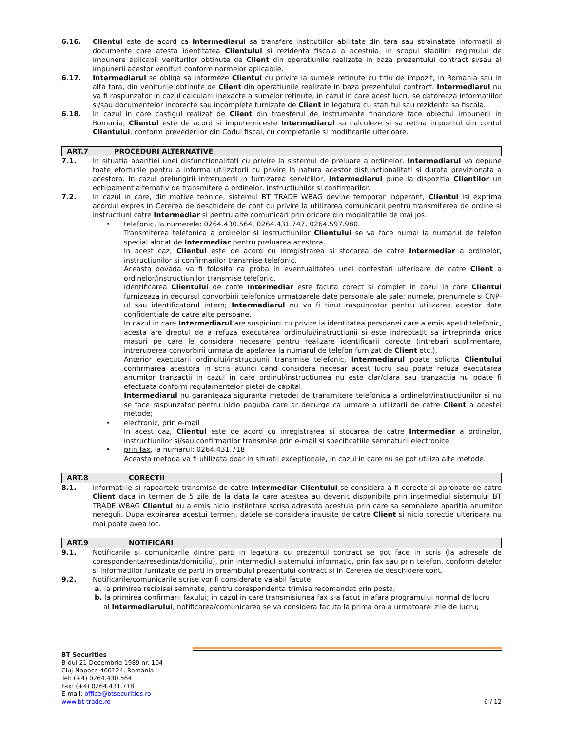6.16. Clientul este de acord ca Intermediarul sa transfere institutiilor abilitate din tara sau strainatate informatii si documente care atesta identitatea Clientului si rezidenta fiscala a acestuia, in scopul stabilirii regimului de impunere aplicabil veniturilor obtinute de Client din operatiunile realizate in baza prezentului contract si/sau al impunerii acestor venituri conform normelor aplicabile.
6.17. Intermediarul se obliga sa informeze Clientul cu privire la sumele retinute cu titlu de impozit, in Romania sau in alta tara, din veniturile obtinute de Client din operatiunile realizate in baza prezentului contract. Intermediarul nu va fi raspunzator in cazul calcularii inexacte a sumelor retinute, in cazul in care acest lucru se datoreaza informatiilor si/sau documentelor incorecte sau incomplete furnizate de Client in legatura cu statutul sau rezidenta sa fiscala.
6.18. In cazul in care castigul realizat de Client din transferul de instrumente financiare face obiectul impunerii in Romania, Clientul este de acord si imputerniceste Intermediarul sa calculeze si sa retina impozitul din contul Clientului, conform prevederilor din Codul fiscal, cu completarile si modificarile ulterioare.
ART.7 PROCEDURI ALTERNATIVE
7.1. In situatia aparitiei unei disfunctionalitati cu privire la sistemul de preluare a ordinelor, Intermediarul va depune toate eforturile pentru a informa utilizatorii cu privire la natura acestor disfunctionalitati si durata previzionata a acestora. In cazul prelungirii intreruperii in furnizarea serviciilor, Intermediarul pune la dispozitia Clientilor un echipament alternativ de transmitere a ordinelor, instructiunilor si confirmarilor.
7.2. In cazul in care, din motive tehnice, sistemul BT TRADE WBAG devine temporar inoperant, Clientul isi exprima acordul expres in Cererea de deschidere de cont cu privire la utilizarea comunicarii pentru transmiterea de ordine si instructiuni catre Intermediar si pentru alte comunicari prin oricare din modalitatile de mai jos:
• telefonic, la numerele: 0264.430.564, 0264.431.747, 0264.597.980.
Transmiterea telefonica a ordinelor si instructiunilor Clientului se va face numai la numarul de telefon special alocat de Intermediar pentru preluarea acestora.
In acest caz, Clientul este de acord cu inregistrarea si stocarea de catre Intermediar a ordinelor, instructiunilor si confirmarilor transmise telefonic.
Aceasta dovada va fi folosita ca proba in eventualitatea unei contestari ulterioare de catre Client a ordinelor/instructiunilor transmise telefonic.
Identificarea Clientului de catre Intermediar este facuta corect si complet in cazul in care Clientul furnizeaza in decursul convorbirii telefonice urmatoarele date personale ale sale: numele, prenumele si CNP-ul sau identificatorul intern; Intermediarul nu va fi tinut raspunzator pentru utilizarea acestor date confidentiale de catre alte persoane.
In cazul in care Intermediarul are suspiciuni cu privire la identitatea persoanei care a emis apelul telefonic, acesta are dreptul de a refuza executarea ordinului/instructiunii si este indreptatit sa intreprinda orice masuri pe care le considera necesare pentru realizare identificarii corecte (intrebari suplimentare, intreruperea convorbirii urmata de apelarea la numarul de telefon furnizat de Client etc.).
Anterior executarii ordinului/instructiunii transmise telefonic, Intermediarul poate solicita Clientului confirmarea acestora in scris atunci cand considera necesar acest lucru sau poate refuza executarea anumitor tranzactii in cazul in care ordinul/instructiunea nu este clar/clara sau tranzactia nu poate fi efectuata conform regulamentelor pietei de capital.
Intermediarul nu garanteaza siguranta metodei de transmitere telefonica a ordinelor/instructiunilor si nu se face raspunzator pentru nicio paguba care ar decurge ca urmare a utilizarii de catre Client a acestei metode;
• electronic, prin e-mail
In acest caz, Clientul este de acord cu inregistrarea si stocarea de catre Intermediar a ordinelor, instructiunilor si/sau confirmarilor transmise prin e-mail si specificatiile semnaturii electronice.
• prin fax, la numarul: 0264.431.718
Aceasta metoda va fi utilizata doar in situatii exceptionale, in cazul in care nu se pot utiliza alte metode.
ART.8 CORECTII
8.1. Informatiile si rapoartele transmise de catre Intermediar Clientului se considera a fi corecte si aprobate de catre Client daca in termen de 5 zile de la data la care acestea au devenit disponibile prin intermediul sistemului BT TRADE WBAG Clientul nu a emis nicio instiintare scrisa adresata acestuia prin care sa semnaleze aparitia anumitor nereguli. Dupa expirarea acestui termen, datele se considera insusite de catre Client si nicio corectie ulterioara nu mai poate avea loc.
ART.9 NOTIFICARI
9.1. Notificarile si comunicarile dintre parti in legatura cu prezentul contract se pot face in scris (la adresele de corespondenta/resedinta/domiciliu), prin intermediul sistemului informatic, prin fax sau prin telefon, conform datelor si informatiilor furnizate de parti in preambulul prezentului contract si in Cererea de deschidere cont.
9.2. Notificarile/comunicarile scrise vor fi considerate valabil facute:
a. la primirea recipisei semnate, pentru corespondenta trimisa recomandat prin posta;
b. la primirea confirmarii faxului; in cazul in care transmisiunea fax s-a facut in afara programului normal de lucru
al Intermediarului, notificarea/comunicarea se va considera facuta la prima ora a urmatoarei zile de lucru;
BT Securities
B-dul 21 Decembrie 1989 nr. 104
Cluj-Napoca 400124, România
Tel: (+4) 0264.430.564
Fax: (+4) 0264.431.718
E-mail: office@btsecurities.ro
www.bt-trade.ro
6 / 12